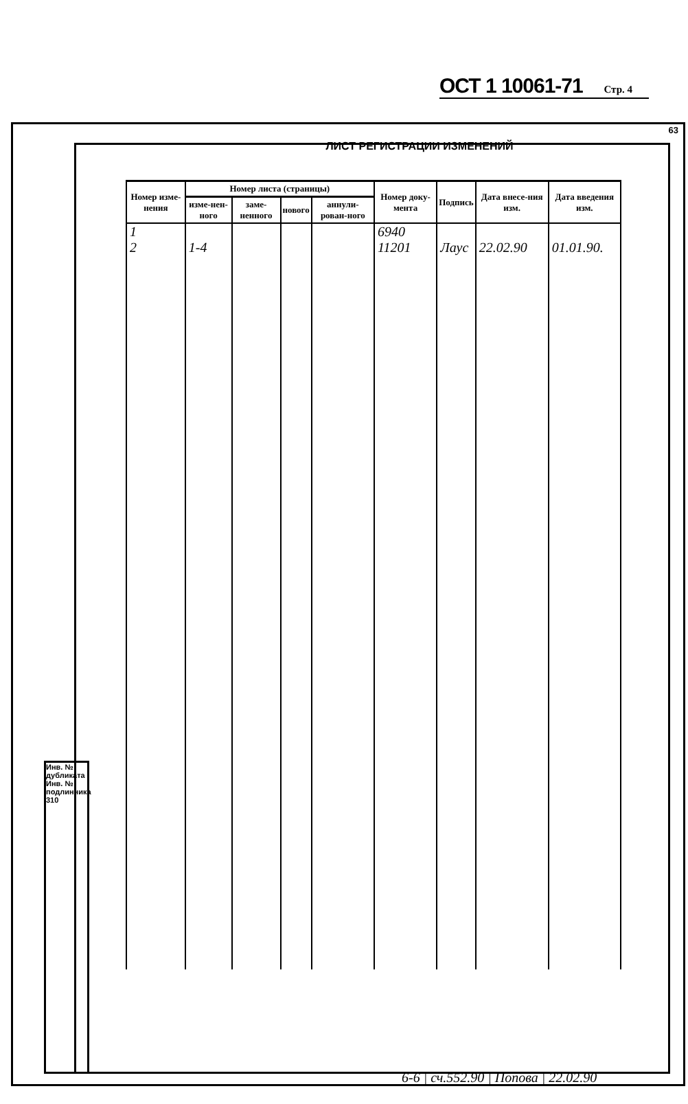63
ОСТ 1 10061-71 Стр. 4
ЛИСТ РЕГИСТРАЦИИ ИЗМЕНЕНИЙ
| Номер изме-нения | Номер листа (страницы) | | | | Номер доку-мента | Подпись | Дата внесе-ния изм. | Дата введения изм. |
| --- | --- | --- | --- | --- | --- | --- | --- | --- |
| | изме-нен-ного | заме-ненного | нового | аннули-рован-ного | | | | |
| 1 | | | | | 6940 | | | |
| 2 | 1-4 | | | | 11201 | Лаус | 22.02.90 | 01.01.90. |
Инв. № дубликата
Инв. № подлинника 310
6-6 | сч.552.90 | Попова | 22.02.90